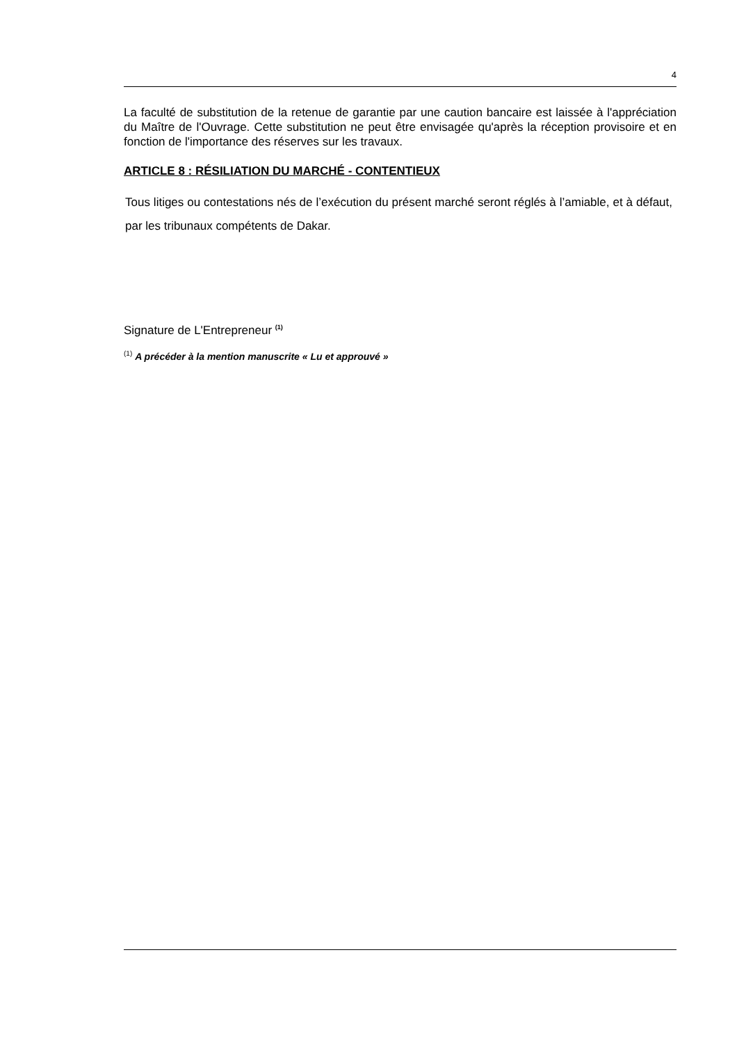4
La faculté de substitution de la retenue de garantie par une caution bancaire est laissée à l'appréciation du Maître de l'Ouvrage. Cette substitution ne peut être envisagée qu'après la réception provisoire et en fonction de l'importance des réserves sur les travaux.
ARTICLE 8 : RÉSILIATION DU MARCHÉ - CONTENTIEUX
Tous litiges ou contestations nés de l’exécution du présent marché seront réglés à l’amiable, et à défaut, par les tribunaux compétents de Dakar.
Signature de L'Entrepreneur <sup>(1)</sup>
<sup>(1)</sup> A précéder à la mention manuscrite « Lu et approuvé »